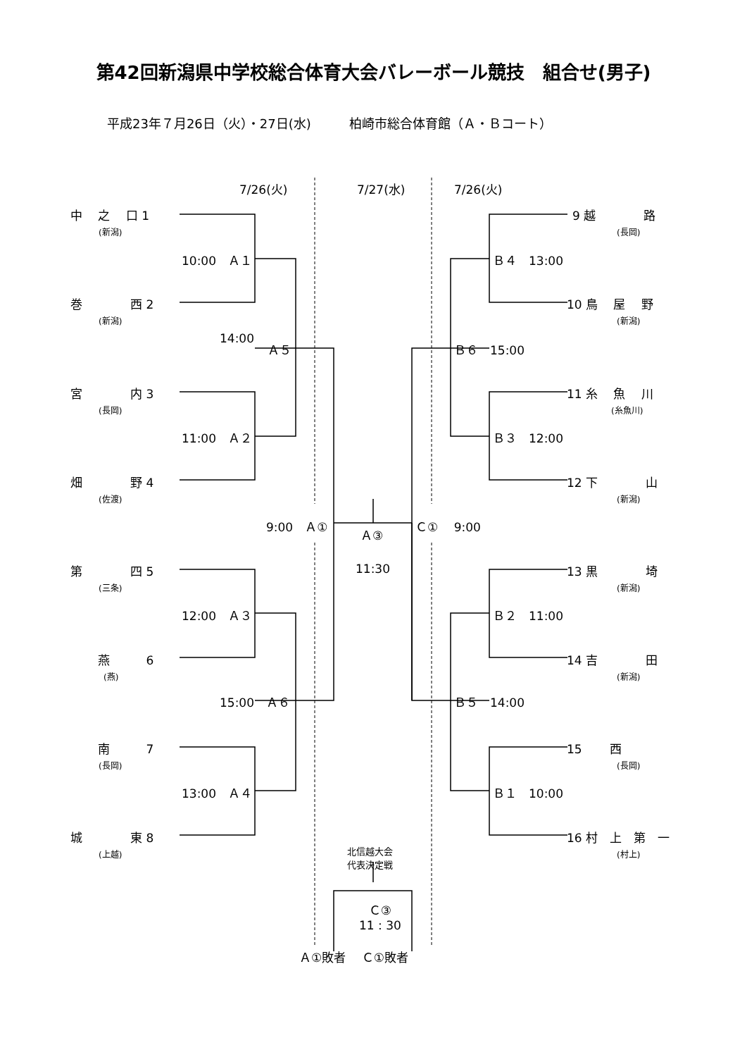第42回新潟県中学校総合体育大会バレーボール競技　組合せ(男子)
平成23年７月26日（火）・27日(水)　　　柏崎市総合体育館（Ａ・Ｂコート）
7/26(火) 7/27(水) 7/26(火)
中　 之　 口 1
(新潟)
巻　　　　西 2
(新潟)
宮　　　　内 3
(長岡)
畑　　　　野 4
(佐渡)
第　　　　四 5
(三条)
　　 燕　　　6
(燕)
　　 南　　　7
(長岡)
城　　　　東 8
(上越)
10:00　Ａ１
11:00　Ａ２
12:00　Ａ３
13:00　Ａ４
14:00
Ａ５
15:00　Ａ６
9:00　Ａ①
Ａ③
11:30
Ｃ①　 9:00
9 越　　　　路
(長岡)
10 鳥　 屋　 野
(新潟)
11 糸　 魚　 川
(糸魚川)
12 下　　　　山
(新潟)
13 黒　　　　埼
(新潟)
14 吉　　　　田
(新潟)
15　　 西
(長岡)
16 村　上　第　一
(村上)
Ｂ４　13:00
Ｂ３　12:00
Ｂ２　11:00
Ｂ１　10:00
Ｂ６　15:00
Ｂ５　14:00
北信越大会
代表決定戦
Ｃ③
11 : 30
Ａ①敗者　 Ｃ①敗者